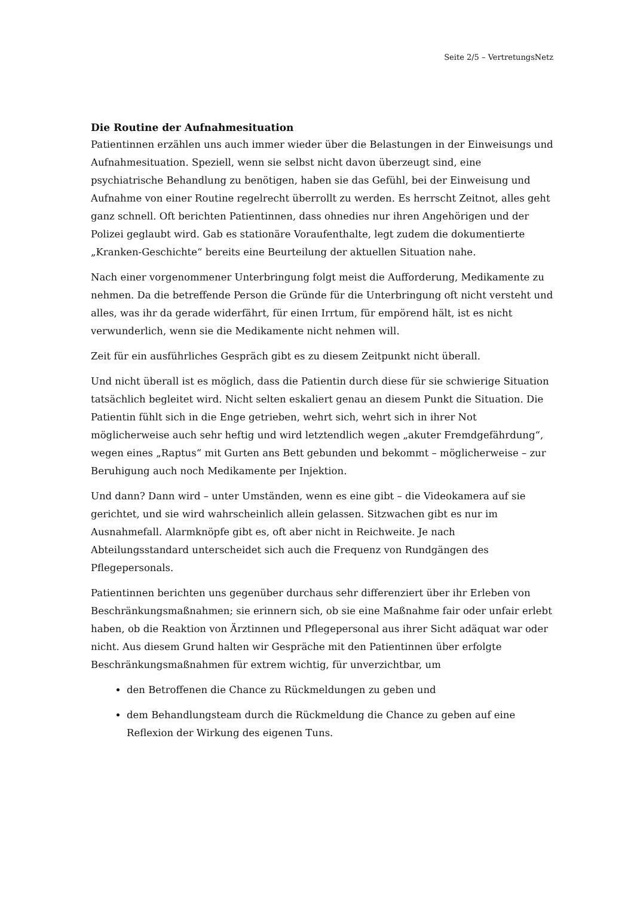Seite 2/5 – VertretungsNetz
Die Routine der Aufnahmesituation
Patientinnen erzählen uns auch immer wieder über die Belastungen in der Einweisungs und Aufnahmesituation. Speziell, wenn sie selbst nicht davon überzeugt sind, eine psychiatrische Behandlung zu benötigen, haben sie das Gefühl, bei der Einweisung und Aufnahme von einer Routine regelrecht überrollt zu werden. Es herrscht Zeitnot, alles geht ganz schnell. Oft berichten Patientinnen, dass ohnedies nur ihren Angehörigen und der Polizei geglaubt wird. Gab es stationäre Voraufenthalte, legt zudem die dokumentierte „Kranken-Geschichte“ bereits eine Beurteilung der aktuellen Situation nahe.
Nach einer vorgenommener Unterbringung folgt meist die Aufforderung, Medikamente zu nehmen. Da die betreffende Person die Gründe für die Unterbringung oft nicht versteht und alles, was ihr da gerade widerfährt, für einen Irrtum, für empörend hält, ist es nicht verwunderlich, wenn sie die Medikamente nicht nehmen will.
Zeit für ein ausführliches Gespräch gibt es zu diesem Zeitpunkt nicht überall.
Und nicht überall ist es möglich, dass die Patientin durch diese für sie schwierige Situation tatsächlich begleitet wird. Nicht selten eskaliert genau an diesem Punkt die Situation. Die Patientin fühlt sich in die Enge getrieben, wehrt sich, wehrt sich in ihrer Not möglicherweise auch sehr heftig und wird letztendlich wegen „akuter Fremdgefährdung“, wegen eines „Raptus“ mit Gurten ans Bett gebunden und bekommt – möglicherweise – zur Beruhigung auch noch Medikamente per Injektion.
Und dann? Dann wird – unter Umständen, wenn es eine gibt – die Videokamera auf sie gerichtet, und sie wird wahrscheinlich allein gelassen. Sitzwachen gibt es nur im Ausnahmefall. Alarmknöpfe gibt es, oft aber nicht in Reichweite. Je nach Abteilungsstandard unterscheidet sich auch die Frequenz von Rundgängen des Pflegepersonals.
Patientinnen berichten uns gegenüber durchaus sehr differenziert über ihr Erleben von Beschränkungsmaßnahmen; sie erinnern sich, ob sie eine Maßnahme fair oder unfair erlebt haben, ob die Reaktion von Ärztinnen und Pflegepersonal aus ihrer Sicht adäquat war oder nicht. Aus diesem Grund halten wir Gespräche mit den Patientinnen über erfolgte Beschränkungsmaßnahmen für extrem wichtig, für unverzichtbar, um
den Betroffenen die Chance zu Rückmeldungen zu geben und
dem Behandlungsteam durch die Rückmeldung die Chance zu geben auf eine Reflexion der Wirkung des eigenen Tuns.